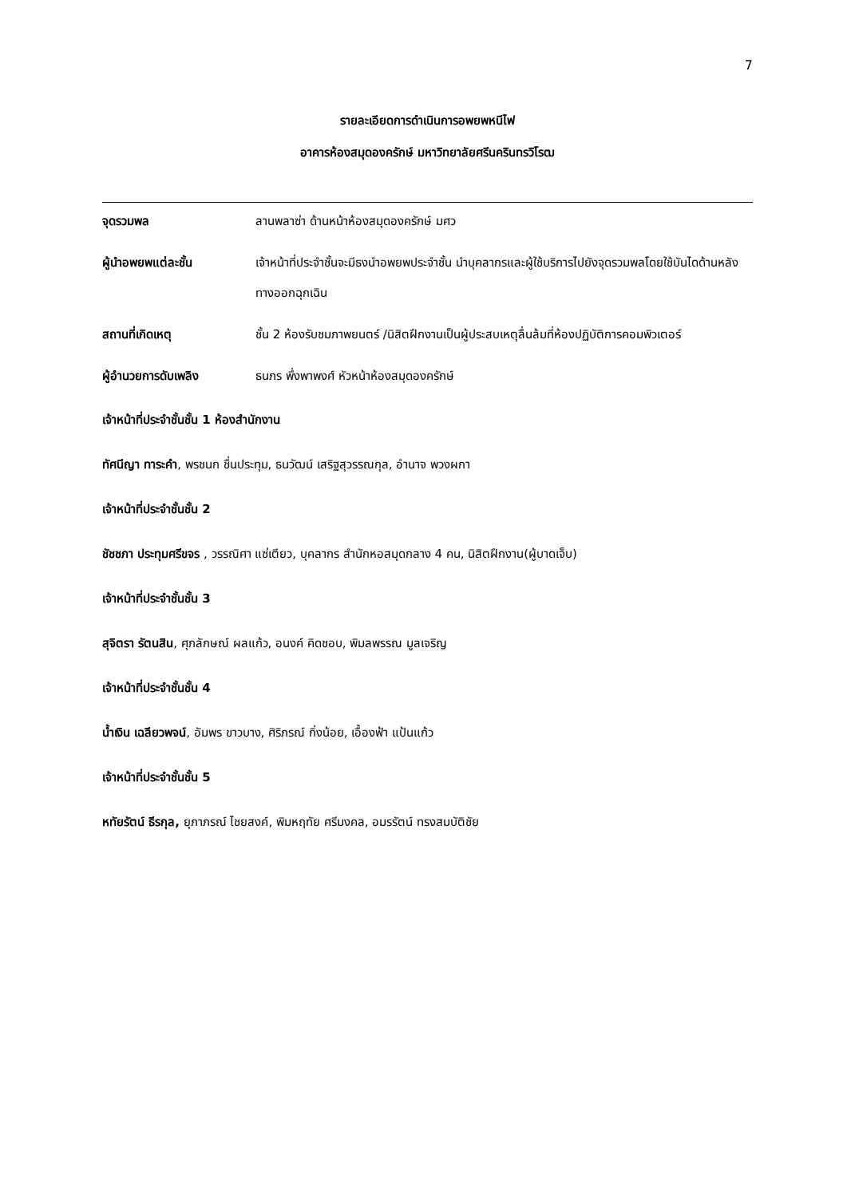7
รายละเอียดการดำเนินการอพยพหนีไฟ
อาคารห้องสมุดองครักษ์ มหาวิทยาลัยศรีนครินทรวิโรฒ
จุดรวมพล ลานพลาซ่า ด้านหน้าห้องสมุดองครักษ์ มศว
ผู้นำอพยพแต่ละชั้น เจ้าหน้าที่ประจำชั้นจะมีธงนำอพยพประจำชั้น นำบุคลากรและผู้ใช้บริการไปยังจุดรวมพลโดยใช้บันไดด้านหลัง ทางออกฉุกเฉิน
สถานที่เกิดเหตุ ชั้น 2 ห้องรับชมภาพยนตร์ /นิสิตฝึกงานเป็นผู้ประสบเหตุลื่นล้มที่ห้องปฏิบัติการคอมพิวเตอร์
ผู้อำนวยการดับเพลิง ธนภร พึ่งพาพงศ์ หัวหน้าห้องสมุดองครักษ์
เจ้าหน้าที่ประจำชั้นชั้น 1 ห้องสำนักงาน
ทัศนีญา ทาระคำ, พรชนก ชื่นประทุม, ธนวัฒน์ เสริฐสุวรรณกุล, อำนาจ พวงผกา
เจ้าหน้าที่ประจำชั้นชั้น 2
ชัชชภา ประทุมศรีขจร , วรรณิศา แซ่เตียว, บุคลากร สำนักหอสมุดกลาง 4 คน, นิสิตฝึกงาน(ผู้บาดเจ็บ)
เจ้าหน้าที่ประจำชั้นชั้น 3
สุจิตรา รัตนสิน, ศุภลักษณ์ ผลแก้ว, อนงค์ คิดชอบ, พิมลพรรณ มูลเจริญ
เจ้าหน้าที่ประจำชั้นชั้น 4
น้ำเงิน เฉลียวพจน์, อัมพร ขาวบาง, ศิริภรณ์ กิ่งน้อย, เอื้องฟ้า แป้นแก้ว
เจ้าหน้าที่ประจำชั้นชั้น 5
หทัยรัตน์ ธีรกุล, ยุภาภรณ์ ไชยสงค์, พิมหฤทัย ศรีมงคล, อมรรัตน์ ทรงสมบัติชัย